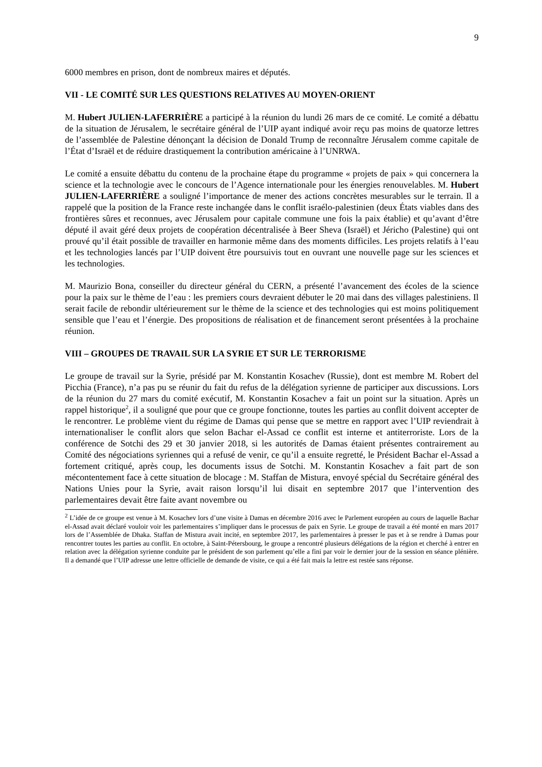9
6000 membres en prison, dont de nombreux maires et députés.
VII - LE COMITÉ SUR LES QUESTIONS RELATIVES AU MOYEN-ORIENT
M. Hubert JULIEN-LAFERRIÈRE a participé à la réunion du lundi 26 mars de ce comité. Le comité a débattu de la situation de Jérusalem, le secrétaire général de l’UIP ayant indiqué avoir reçu pas moins de quatorze lettres de l’assemblée de Palestine dénonçant la décision de Donald Trump de reconnaître Jérusalem comme capitale de l’État d’Israël et de réduire drastiquement la contribution américaine à l’UNRWA.
Le comité a ensuite débattu du contenu de la prochaine étape du programme « projets de paix » qui concernera la science et la technologie avec le concours de l’Agence internationale pour les énergies renouvelables. M. Hubert JULIEN-LAFERRIÈRE a souligné l’importance de mener des actions concrètes mesurables sur le terrain. Il a rappelé que la position de la France reste inchangée dans le conflit israélo-palestinien (deux États viables dans des frontières sûres et reconnues, avec Jérusalem pour capitale commune une fois la paix établie) et qu’avant d’être député il avait géré deux projets de coopération décentralisée à Beer Sheva (Israël) et Jéricho (Palestine) qui ont prouvé qu’il était possible de travailler en harmonie même dans des moments difficiles. Les projets relatifs à l’eau et les technologies lancés par l’UIP doivent être poursuivis tout en ouvrant une nouvelle page sur les sciences et les technologies.
M. Maurizio Bona, conseiller du directeur général du CERN, a présenté l’avancement des écoles de la science pour la paix sur le thème de l’eau : les premiers cours devraient débuter le 20 mai dans des villages palestiniens. Il serait facile de rebondir ultérieurement sur le thème de la science et des technologies qui est moins politiquement sensible que l’eau et l’énergie. Des propositions de réalisation et de financement seront présentées à la prochaine réunion.
VIII – GROUPES DE TRAVAIL SUR LA SYRIE ET SUR LE TERRORISME
Le groupe de travail sur la Syrie, présidé par M. Konstantin Kosachev (Russie), dont est membre M. Robert del Picchia (France), n’a pas pu se réunir du fait du refus de la délégation syrienne de participer aux discussions. Lors de la réunion du 27 mars du comité exécutif, M. Konstantin Kosachev a fait un point sur la situation. Après un rappel historique<sup>2</sup>, il a souligné que pour que ce groupe fonctionne, toutes les parties au conflit doivent accepter de le rencontrer. Le problème vient du régime de Damas qui pense que se mettre en rapport avec l’UIP reviendrait à internationaliser le conflit alors que selon Bachar el-Assad ce conflit est interne et antiterroriste. Lors de la conférence de Sotchi des 29 et 30 janvier 2018, si les autorités de Damas étaient présentes contrairement au Comité des négociations syriennes qui a refusé de venir, ce qu’il a ensuite regretté, le Président Bachar el-Assad a fortement critiqué, après coup, les documents issus de Sotchi. M. Konstantin Kosachev a fait part de son mécontentement face à cette situation de blocage : M. Staffan de Mistura, envoyé spécial du Secrétaire général des Nations Unies pour la Syrie, avait raison lorsqu’il lui disait en septembre 2017 que l’intervention des parlementaires devait être faite avant novembre ou
<sup>2</sup> L’idée de ce groupe est venue à M. Kosachev lors d’une visite à Damas en décembre 2016 avec le Parlement européen au cours de laquelle Bachar el-Assad avait déclaré vouloir voir les parlementaires s’impliquer dans le processus de paix en Syrie. Le groupe de travail a été monté en mars 2017 lors de l’Assemblée de Dhaka. Staffan de Mistura avait incité, en septembre 2017, les parlementaires à presser le pas et à se rendre à Damas pour rencontrer toutes les parties au conflit. En octobre, à Saint-Pétersbourg, le groupe a rencontré plusieurs délégations de la région et cherché à entrer en relation avec la délégation syrienne conduite par le président de son parlement qu’elle a fini par voir le dernier jour de la session en séance plénière. Il a demandé que l’UIP adresse une lettre officielle de demande de visite, ce qui a été fait mais la lettre est restée sans réponse.